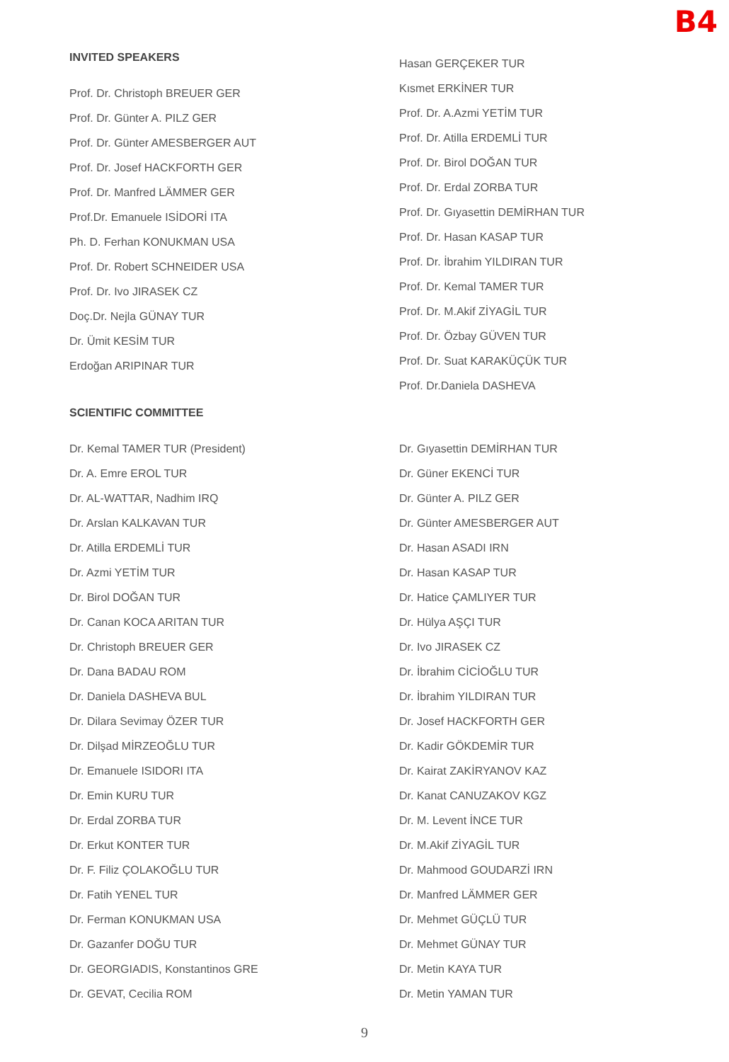B4
INVITED SPEAKERS
Prof. Dr. Christoph BREUER GER
Prof. Dr. Günter A. PILZ GER
Prof. Dr. Günter AMESBERGER AUT
Prof. Dr. Josef HACKFORTH GER
Prof. Dr. Manfred LÄMMER GER
Prof.Dr. Emanuele ISİDORİ ITA
Ph. D. Ferhan KONUKMAN USA
Prof. Dr. Robert SCHNEIDER USA
Prof. Dr. Ivo JIRASEK CZ
Doç.Dr. Nejla GÜNAY TUR
Dr. Ümit KESİM TUR
Erdoğan ARIPINAR TUR
Hasan GERÇEKER TUR
Kısmet ERKİNER TUR
Prof. Dr. A.Azmi YETİM TUR
Prof. Dr. Atilla ERDEMLİ TUR
Prof. Dr. Birol DOĞAN TUR
Prof. Dr. Erdal ZORBA TUR
Prof. Dr. Gıyasettin DEMİRHAN TUR
Prof. Dr. Hasan KASAP TUR
Prof. Dr. İbrahim YILDIRAN TUR
Prof. Dr. Kemal TAMER TUR
Prof. Dr. M.Akif ZİYAGİL TUR
Prof. Dr. Özbay GÜVEN TUR
Prof. Dr. Suat KARAKÜÇÜK TUR
Prof. Dr.Daniela DASHEVA
SCIENTIFIC COMMITTEE
Dr. Kemal TAMER TUR (President)
Dr. A. Emre EROL TUR
Dr. AL-WATTAR, Nadhim IRQ
Dr. Arslan KALKAVAN TUR
Dr. Atilla ERDEMLİ TUR
Dr. Azmi YETİM TUR
Dr. Birol DOĞAN TUR
Dr. Canan KOCA ARITAN TUR
Dr. Christoph BREUER GER
Dr. Dana BADAU ROM
Dr. Daniela DASHEVA BUL
Dr. Dilara Sevimay ÖZER TUR
Dr. Dilşad MİRZEOĞLU TUR
Dr. Emanuele ISIDORI ITA
Dr. Emin KURU TUR
Dr. Erdal ZORBA TUR
Dr. Erkut KONTER TUR
Dr. F. Filiz ÇOLAKOĞLU TUR
Dr. Fatih YENEL TUR
Dr. Ferman KONUKMAN USA
Dr. Gazanfer DOĞU TUR
Dr. GEORGIADIS, Konstantinos GRE
Dr. GEVAT, Cecilia ROM
Dr. Gıyasettin DEMİRHAN TUR
Dr. Güner EKENCİ TUR
Dr. Günter A. PILZ GER
Dr. Günter AMESBERGER AUT
Dr. Hasan ASADI IRN
Dr. Hasan KASAP TUR
Dr. Hatice ÇAMLIYER TUR
Dr. Hülya AŞÇI TUR
Dr. Ivo JIRASEK CZ
Dr. İbrahim CİCİOĞLU TUR
Dr. İbrahim YILDIRAN TUR
Dr. Josef HACKFORTH GER
Dr. Kadir GÖKDEMİR TUR
Dr. Kairat ZAKİRYANOV KAZ
Dr. Kanat CANUZAKOV KGZ
Dr. M. Levent İNCE TUR
Dr. M.Akif ZİYAGİL TUR
Dr. Mahmood GOUDARZİ IRN
Dr. Manfred LÄMMER GER
Dr. Mehmet GÜÇLÜ TUR
Dr. Mehmet GÜNAY TUR
Dr. Metin KAYA TUR
Dr. Metin YAMAN TUR
9